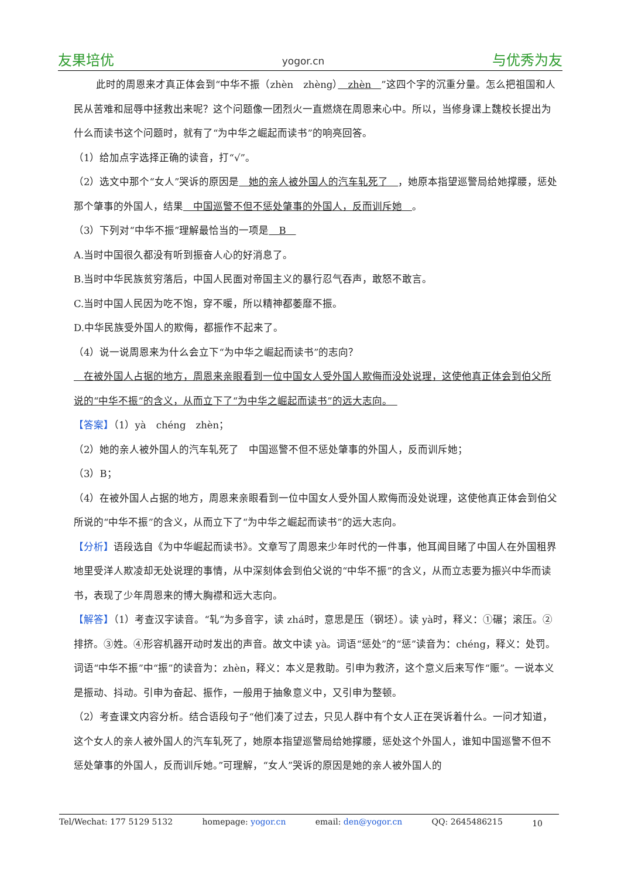友果培优 yogor.cn 与优秀为友
此时的周恩来才真正体会到“中华不振（zhèn　zhèng）　zhèn　”这四个字的沉重分量。怎么把祖国和人民从苦难和屈辱中拯救出来呢？这个问题像一团烈火一直燃烧在周恩来心中。所以，当修身课上魏校长提出为什么而读书这个问题时，就有了“为中华之崛起而读书”的响亮回答。
（1）给加点字选择正确的读音，打“√”。
（2）选文中那个“女人”哭诉的原因是　她的亲人被外国人的汽车轧死了　，她原本指望巡警局给她撑腰，惩处那个肇事的外国人，结果　中国巡警不但不惩处肇事的外国人，反而训斥她　。
（3）下列对“中华不振”理解最恰当的一项是　B　
A.当时中国很久都没有听到振奋人心的好消息了。
B.当时中华民族贫穷落后，中国人民面对帝国主义的暴行忍气吞声，敢怒不敢言。
C.当时中国人民因为吃不饱，穿不暖，所以精神都萎靡不振。
D.中华民族受外国人的欺侮，都振作不起来了。
（4）说一说周恩来为什么会立下“为中华之崛起而读书”的志向？
　在被外国人占据的地方，周恩来亲眼看到一位中国女人受外国人欺侮而没处说理，这使他真正体会到伯父所说的“中华不振”的含义，从而立下了“为中华之崛起而读书”的远大志向。　
【答案】（1）yà　chéng　zhèn；
（2）她的亲人被外国人的汽车轧死了　中国巡警不但不惩处肇事的外国人，反而训斥她；
（3）B；
（4）在被外国人占据的地方，周恩来亲眼看到一位中国女人受外国人欺侮而没处说理，这使他真正体会到伯父所说的“中华不振”的含义，从而立下了“为中华之崛起而读书”的远大志向。
【分析】语段选自《为中华崛起而读书》。文章写了周恩来少年时代的一件事，他耳闻目睹了中国人在外国租界地里受洋人欺凌却无处说理的事情，从中深刻体会到伯父说的“中华不振”的含义，从而立志要为振兴中华而读书，表现了少年周恩来的博大胸襟和远大志向。
【解答】（1）考查汉字读音。“轧”为多音字，读 zhá时，意思是压（钢坯）。读 yà时，释义：①碾；滚压。②排挤。③姓。④形容机器开动时发出的声音。故文中读 yà。词语“惩处”的“惩”读音为：chéng，释义：处罚。词语“中华不振”中“振”的读音为：zhèn，释义：本义是救助。引申为救济，这个意义后来写作“赈”。一说本义是振动、抖动。引申为奋起、振作，一般用于抽象意义中，又引申为整顿。
（2）考查课文内容分析。结合语段句子“他们凑了过去，只见人群中有个女人正在哭诉着什么。一问才知道，这个女人的亲人被外国人的汽车轧死了，她原本指望巡警局给她撑腰，惩处这个外国人，谁知中国巡警不但不惩处肇事的外国人，反而训斥她。”可理解，“女人”哭诉的原因是她的亲人被外国人的
Tel/Wechat: 177 5129 5132 homepage: yogor.cn email: den@yogor.cn QQ: 2645486215 10